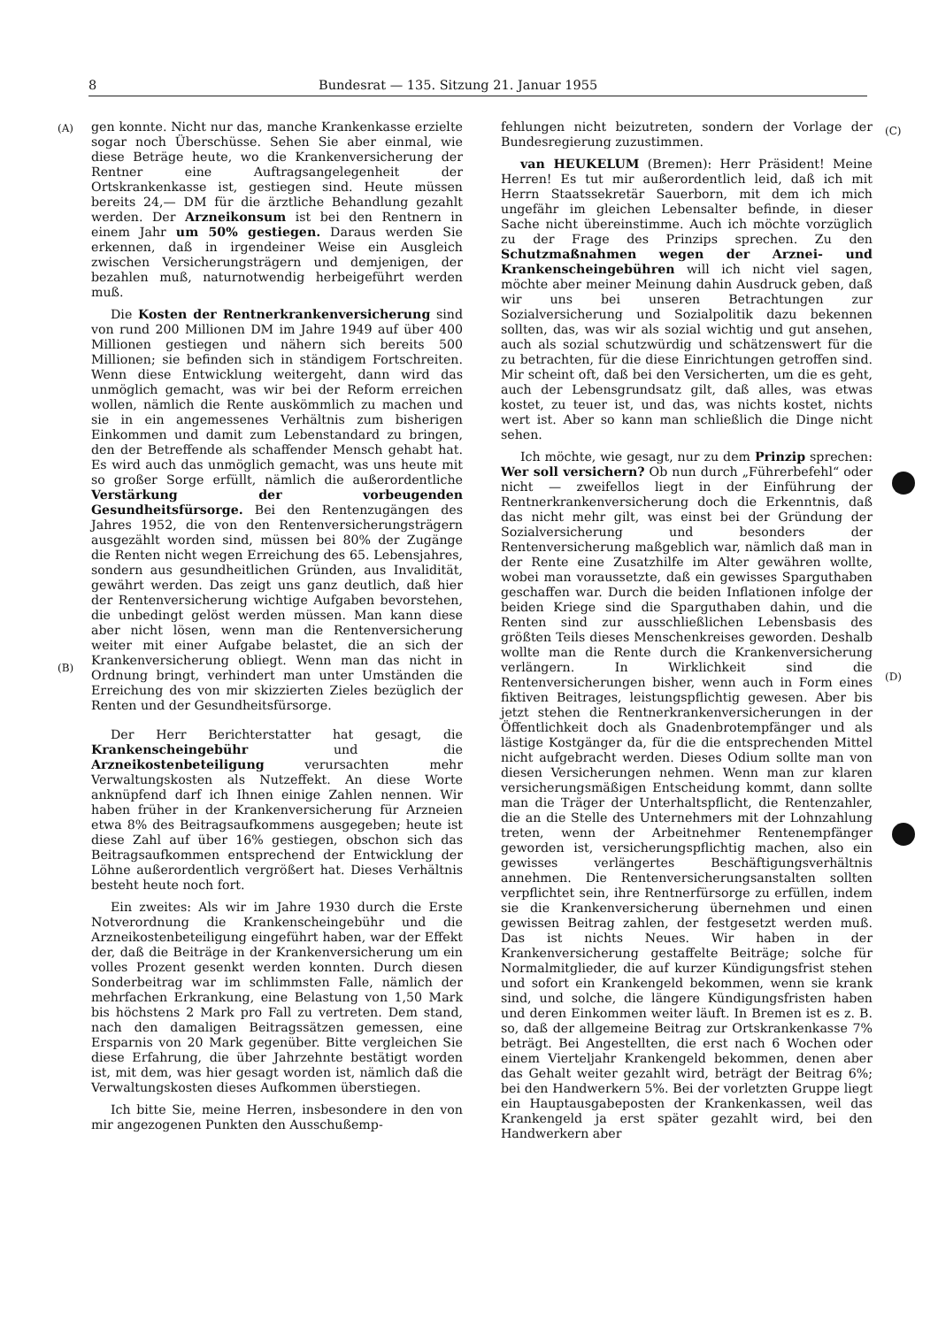8 Bundesrat — 135. Sitzung 21. Januar 1955
(A)
(B)
(C)
(D)
gen konnte. Nicht nur das, manche Krankenkasse erzielte sogar noch Überschüsse. Sehen Sie aber einmal, wie diese Beträge heute, wo die Krankenversicherung der Rentner eine Auftragsangelegenheit der Ortskrankenkasse ist, gestiegen sind. Heute müssen bereits 24,— DM für die ärztliche Behandlung gezahlt werden. Der Arzneikonsum ist bei den Rentnern in einem Jahr um 50% gestiegen. Daraus werden Sie erkennen, daß in irgendeiner Weise ein Ausgleich zwischen Versicherungsträgern und demjenigen, der bezahlen muß, naturnotwendig herbeigeführt werden muß.
Die Kosten der Rentnerkrankenversicherung sind von rund 200 Millionen DM im Jahre 1949 auf über 400 Millionen gestiegen und nähern sich bereits 500 Millionen; sie befinden sich in ständigem Fortschreiten. Wenn diese Entwicklung weitergeht, dann wird das unmöglich gemacht, was wir bei der Reform erreichen wollen, nämlich die Rente auskömmlich zu machen und sie in ein angemessenes Verhältnis zum bisherigen Einkommen und damit zum Lebenstandard zu bringen, den der Betreffende als schaffender Mensch gehabt hat. Es wird auch das unmöglich gemacht, was uns heute mit so großer Sorge erfüllt, nämlich die außerordentliche Verstärkung der vorbeugenden Gesundheitsfürsorge. Bei den Rentenzugängen des Jahres 1952, die von den Rentenversicherungsträgern ausgezählt worden sind, müssen bei 80% der Zugänge die Renten nicht wegen Erreichung des 65. Lebensjahres, sondern aus gesundheitlichen Gründen, aus Invalidität, gewährt werden. Das zeigt uns ganz deutlich, daß hier der Rentenversicherung wichtige Aufgaben bevorstehen, die unbedingt gelöst werden müssen. Man kann diese aber nicht lösen, wenn man die Rentenversicherung weiter mit einer Aufgabe belastet, die an sich der Krankenversicherung obliegt. Wenn man das nicht in Ordnung bringt, verhindert man unter Umständen die Erreichung des von mir skizzierten Zieles bezüglich der Renten und der Gesundheitsfürsorge.
Der Herr Berichterstatter hat gesagt, die Krankenscheingebühr und die Arzneikostenbeteiligung verursachten mehr Verwaltungskosten als Nutzeffekt. An diese Worte anknüpfend darf ich Ihnen einige Zahlen nennen. Wir haben früher in der Krankenversicherung für Arzneien etwa 8% des Beitragsaufkommens ausgegeben; heute ist diese Zahl auf über 16% gestiegen, obschon sich das Beitragsaufkommen entsprechend der Entwicklung der Löhne außerordentlich vergrößert hat. Dieses Verhältnis besteht heute noch fort.
Ein zweites: Als wir im Jahre 1930 durch die Erste Notverordnung die Krankenscheingebühr und die Arzneikostenbeteiligung eingeführt haben, war der Effekt der, daß die Beiträge in der Krankenversicherung um ein volles Prozent gesenkt werden konnten. Durch diesen Sonderbeitrag war im schlimmsten Falle, nämlich der mehrfachen Erkrankung, eine Belastung von 1,50 Mark bis höchstens 2 Mark pro Fall zu vertreten. Dem stand, nach den damaligen Beitragssätzen gemessen, eine Ersparnis von 20 Mark gegenüber. Bitte vergleichen Sie diese Erfahrung, die über Jahrzehnte bestätigt worden ist, mit dem, was hier gesagt worden ist, nämlich daß die Verwaltungskosten dieses Aufkommen überstiegen.
Ich bitte Sie, meine Herren, insbesondere in den von mir angezogenen Punkten den Ausschußemp-
fehlungen nicht beizutreten, sondern der Vorlage der Bundesregierung zuzustimmen.
van HEUKELUM (Bremen): Herr Präsident! Meine Herren! Es tut mir außerordentlich leid, daß ich mit Herrn Staatssekretär Sauerborn, mit dem ich mich ungefähr im gleichen Lebensalter befinde, in dieser Sache nicht übereinstimme. Auch ich möchte vorzüglich zu der Frage des Prinzips sprechen. Zu den Schutzmaßnahmen wegen der Arznei- und Krankenscheingebühren will ich nicht viel sagen, möchte aber meiner Meinung dahin Ausdruck geben, daß wir uns bei unseren Betrachtungen zur Sozialversicherung und Sozialpolitik dazu bekennen sollten, das, was wir als sozial wichtig und gut ansehen, auch als sozial schutzwürdig und schätzenswert für die zu betrachten, für die diese Einrichtungen getroffen sind. Mir scheint oft, daß bei den Versicherten, um die es geht, auch der Lebensgrundsatz gilt, daß alles, was etwas kostet, zu teuer ist, und das, was nichts kostet, nichts wert ist. Aber so kann man schließlich die Dinge nicht sehen.
Ich möchte, wie gesagt, nur zu dem Prinzip sprechen: Wer soll versichern? Ob nun durch „Führerbefehl“ oder nicht — zweifellos liegt in der Einführung der Rentnerkrankenversicherung doch die Erkenntnis, daß das nicht mehr gilt, was einst bei der Gründung der Sozialversicherung und besonders der Rentenversicherung maßgeblich war, nämlich daß man in der Rente eine Zusatzhilfe im Alter gewähren wollte, wobei man voraussetzte, daß ein gewisses Sparguthaben geschaffen war. Durch die beiden Inflationen infolge der beiden Kriege sind die Sparguthaben dahin, und die Renten sind zur ausschließlichen Lebensbasis des größten Teils dieses Menschenkreises geworden. Deshalb wollte man die Rente durch die Krankenversicherung verlängern. In Wirklichkeit sind die Rentenversicherungen bisher, wenn auch in Form eines fiktiven Beitrages, leistungspflichtig gewesen. Aber bis jetzt stehen die Rentnerkrankenversicherungen in der Öffentlichkeit doch als Gnadenbrotempfänger und als lästige Kostgänger da, für die die entsprechenden Mittel nicht aufgebracht werden. Dieses Odium sollte man von diesen Versicherungen nehmen. Wenn man zur klaren versicherungsmäßigen Entscheidung kommt, dann sollte man die Träger der Unterhaltspflicht, die Rentenzahler, die an die Stelle des Unternehmers mit der Lohnzahlung treten, wenn der Arbeitnehmer Rentenempfänger geworden ist, versicherungspflichtig machen, also ein gewisses verlängertes Beschäftigungsverhältnis annehmen. Die Rentenversicherungsanstalten sollten verpflichtet sein, ihre Rentnerfürsorge zu erfüllen, indem sie die Krankenversicherung übernehmen und einen gewissen Beitrag zahlen, der festgesetzt werden muß. Das ist nichts Neues. Wir haben in der Krankenversicherung gestaffelte Beiträge; solche für Normalmitglieder, die auf kurzer Kündigungsfrist stehen und sofort ein Krankengeld bekommen, wenn sie krank sind, und solche, die längere Kündigungsfristen haben und deren Einkommen weiter läuft. In Bremen ist es z. B. so, daß der allgemeine Beitrag zur Ortskrankenkasse 7% beträgt. Bei Angestellten, die erst nach 6 Wochen oder einem Vierteljahr Krankengeld bekommen, denen aber das Gehalt weiter gezahlt wird, beträgt der Beitrag 6%; bei den Handwerkern 5%. Bei der vorletzten Gruppe liegt ein Hauptausgabeposten der Krankenkassen, weil das Krankengeld ja erst später gezahlt wird, bei den Handwerkern aber